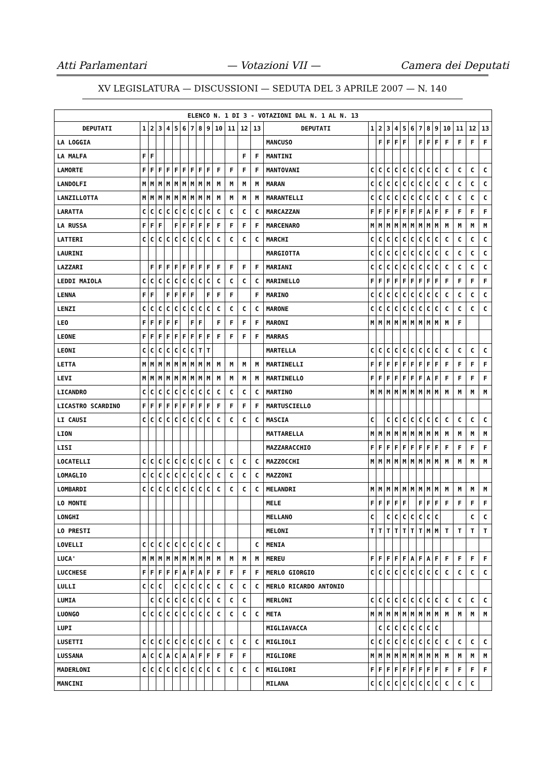Atti Parlamentari — Votazioni VII — Camera dei Deputati
XV LEGISLATURA — DISCUSSIONI — SEDUTA DEL 3 APRILE 2007 — N. 140
| ELENCO N. 1 DI 3 - VOTAZIONI DAL N. 1 AL N. 13 | | | | | | | | | | | | | | | | | | | | | | | | | | | |
| --- | --- | --- | --- | --- | --- | --- | --- | --- | --- | --- | --- | --- | --- | --- | --- | --- | --- | --- | --- | --- | --- | --- | --- | --- | --- | --- | --- |
| DEPUTATI | 1 | 2 | 3 | 4 | 5 | 6 | 7 | 8 | 9 | 10 | 11 | 12 | 13 | DEPUTATI | 1 | 2 | 3 | 4 | 5 | 6 | 7 | 8 | 9 | 10 | 11 | 12 | 13 |
| LA LOGGIA | | | | | | | | | | | | | | MANCUSO | | F | F | F | F | | F | F | F | F | F | F | F |
| LA MALFA | F | F | | | | | | | | | | F | F | MANTINI | | | | | | | | | | | | | |
| LAMORTE | F | F | F | F | F | F | F | F | F | F | F | F | F | MANTOVANI | C | C | C | C | C | C | C | C | C | C | C | C | C |
| LANDOLFI | M | M | M | M | M | M | M | M | M | M | M | M | M | MARAN | C | C | C | C | C | C | C | C | C | C | C | C | C |
| LANZILLOTTA | M | M | M | M | M | M | M | M | M | M | M | M | M | MARANTELLI | C | C | C | C | C | C | C | C | C | C | C | C | C |
| LARATTA | C | C | C | C | C | C | C | C | C | C | C | C | C | MARCAZZAN | F | F | F | F | F | F | F | A | F | F | F | F | F |
| LA RUSSA | F | F | F | | F | F | F | F | F | F | F | F | F | MARCENARO | M | M | M | M | M | M | M | M | M | M | M | M | M |
| LATTERI | C | C | C | C | C | C | C | C | C | C | C | C | C | MARCHI | C | C | C | C | C | C | C | C | C | C | C | C | C |
| LAURINI | | | | | | | | | | | | | | MARGIOTTA | C | C | C | C | C | C | C | C | C | C | C | C | C |
| LAZZARI | | F | F | F | F | F | F | F | F | F | F | F | F | MARIANI | C | C | C | C | C | C | C | C | C | C | C | C | C |
| LEDDI MAIOLA | C | C | C | C | C | C | C | C | C | C | C | C | C | MARINELLO | F | F | F | F | F | F | F | F | F | F | F | F | F |
| LENNA | F | F | | F | F | F | F | | F | F | F | | F | MARINO | C | C | C | C | C | C | C | C | C | C | C | C | C |
| LENZI | C | C | C | C | C | C | C | C | C | C | C | C | C | MARONE | C | C | C | C | C | C | C | C | C | C | C | C | C |
| LEO | F | F | F | F | F | | F | F | | F | F | F | F | MARONI | M | M | M | M | M | M | M | M | M | M | F | | |
| LEONE | F | F | F | F | F | F | F | F | F | F | F | F | F | MARRAS | | | | | | | | | | | | | |
| LEONI | C | C | C | C | C | C | C | T | T | | | | | MARTELLA | C | C | C | C | C | C | C | C | C | C | C | C | C |
| LETTA | M | M | M | M | M | M | M | M | M | M | M | M | M | MARTINELLI | F | F | F | F | F | F | F | F | F | F | F | F | F |
| LEVI | M | M | M | M | M | M | M | M | M | M | M | M | M | MARTINELLO | F | F | F | F | F | F | F | A | F | F | F | F | F |
| LICANDRO | C | C | C | C | C | C | C | C | C | C | C | C | C | MARTINO | M | M | M | M | M | M | M | M | M | M | M | M | M |
| LICASTRO SCARDINO | F | F | F | F | F | F | F | F | F | F | F | F | F | MARTUSCIELLO | | | | | | | | | | | | | |
| LI CAUSI | C | C | C | C | C | C | C | C | C | C | C | C | C | MASCIA | C | | C | C | C | C | C | C | C | C | C | C | C |
| LION | | | | | | | | | | | | | | MATTARELLA | M | M | M | M | M | M | M | M | M | M | M | M | M |
| LISI | | | | | | | | | | | | | | MAZZARACCHIO | F | F | F | F | F | F | F | F | F | F | F | F | F |
| LOCATELLI | C | C | C | C | C | C | C | C | C | C | C | C | C | MAZZOCCHI | M | M | M | M | M | M | M | M | M | M | M | M | M |
| LOMAGLIO | C | C | C | C | C | C | C | C | C | C | C | C | C | MAZZONI | | | | | | | | | | | | | |
| LOMBARDI | C | C | C | C | C | C | C | C | C | C | C | C | C | MELANDRI | M | M | M | M | M | M | M | M | M | M | M | M | M |
| LO MONTE | | | | | | | | | | | | | | MELE | F | F | F | F | F | | F | F | F | F | F | F | F |
| LONGHI | | | | | | | | | | | | | | MELLANO | C | | C | C | C | C | C | C | C | | | C | C |
| LO PRESTI | | | | | | | | | | | | | | MELONI | T | T | T | T | T | T | T | M | M | T | T | T | T |
| LOVELLI | C | C | C | C | C | C | C | C | C | C | | | C | MENIA | | | | | | | | | | | | | |
| LUCA' | M | M | M | M | M | M | M | M | M | M | M | M | M | MEREU | F | F | F | F | F | A | F | A | F | F | F | F | F |
| LUCCHESE | F | F | F | F | F | A | F | A | F | F | F | F | F | MERLO GIORGIO | C | C | C | C | C | C | C | C | C | C | C | C | C |
| LULLI | C | C | C | | C | C | C | C | C | C | C | C | C | MERLO RICARDO ANTONIO | | | | | | | | | | | | | |
| LUMIA | | C | C | C | C | C | C | C | C | C | C | C | | MERLONI | C | C | C | C | C | C | C | C | C | C | C | C | C |
| LUONGO | C | C | C | C | C | C | C | C | C | C | C | C | C | META | M | M | M | M | M | M | M | M | M | M | M | M | M |
| LUPI | | | | | | | | | | | | | | MIGLIAVACCA | | C | C | C | C | C | C | C | C | | | | |
| LUSETTI | C | C | C | C | C | C | C | C | C | C | C | C | C | MIGLIOLI | C | C | C | C | C | C | C | C | C | C | C | C | C |
| LUSSANA | A | C | C | A | C | A | A | F | F | F | F | F | | MIGLIORE | M | M | M | M | M | M | M | M | M | M | M | M | M |
| MADERLONI | C | C | C | C | C | C | C | C | C | C | C | C | C | MIGLIORI | F | F | F | F | F | F | F | F | F | F | F | F | F |
| MANCINI | | | | | | | | | | | | | | MILANA | C | C | C | C | C | C | C | C | C | C | C | C | |